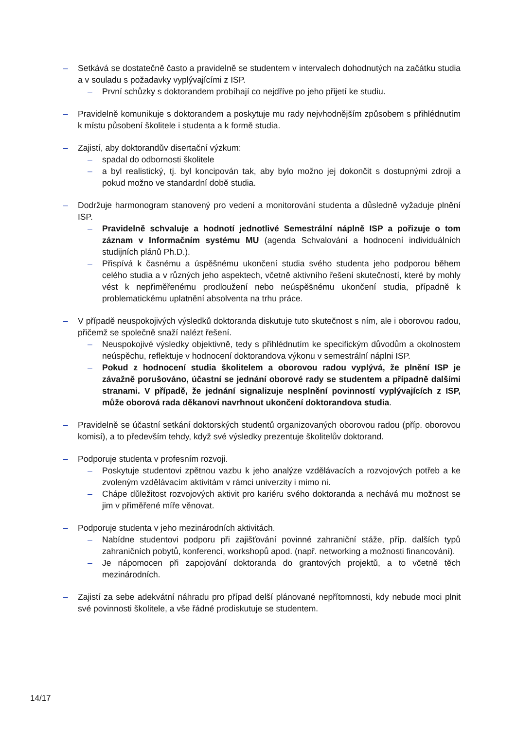– Setkává se dostatečně často a pravidelně se studentem v intervalech dohodnutých na začátku studia a v souladu s požadavky vyplývajícími z ISP.
– První schůzky s doktorandem probíhají co nejdříve po jeho přijetí ke studiu.
– Pravidelně komunikuje s doktorandem a poskytuje mu rady nejvhodnějším způsobem s přihlédnutím k místu působení školitele i studenta a k formě studia.
– Zajistí, aby doktorandův disertační výzkum:
– spadal do odbornosti školitele
– a byl realistický, tj. byl koncipován tak, aby bylo možno jej dokončit s dostupnými zdroji a pokud možno ve standardní době studia.
– Dodržuje harmonogram stanovený pro vedení a monitorování studenta a důsledně vyžaduje plnění ISP.
– Pravidelně schvaluje a hodnotí jednotlivé Semestrální náplně ISP a pořizuje o tom záznam v Informačním systému MU (agenda Schvalování a hodnocení individuálních studijních plánů Ph.D.).
– Přispívá k časnému a úspěšnému ukončení studia svého studenta jeho podporou během celého studia a v různých jeho aspektech, včetně aktivního řešení skutečností, které by mohly vést k nepřiměřenému prodloužení nebo neúspěšnému ukončení studia, případně k problematickému uplatnění absolventa na trhu práce.
– V případě neuspokojivých výsledků doktoranda diskutuje tuto skutečnost s ním, ale i oborovou radou, přičemž se společně snaží nalézt řešení.
– Neuspokojivé výsledky objektivně, tedy s přihlédnutím ke specifickým důvodům a okolnostem neúspěchu, reflektuje v hodnocení doktorandova výkonu v semestrální náplni ISP.
– Pokud z hodnocení studia školitelem a oborovou radou vyplývá, že plnění ISP je závažně porušováno, účastní se jednání oborové rady se studentem a případně dalšími stranami. V případě, že jednání signalizuje nesplnění povinností vyplývajících z ISP, může oborová rada děkanovi navrhnout ukončení doktorandova studia.
– Pravidelně se účastní setkání doktorských studentů organizovaných oborovou radou (příp. oborovou komisí), a to především tehdy, když své výsledky prezentuje školitelův doktorand.
– Podporuje studenta v profesním rozvoji.
– Poskytuje studentovi zpětnou vazbu k jeho analýze vzdělávacích a rozvojových potřeb a ke zvoleným vzdělávacím aktivitám v rámci univerzity i mimo ni.
– Chápe důležitost rozvojových aktivit pro kariéru svého doktoranda a nechává mu možnost se jim v přiměřené míře věnovat.
– Podporuje studenta v jeho mezinárodních aktivitách.
– Nabídne studentovi podporu při zajišťování povinné zahraniční stáže, příp. dalších typů zahraničních pobytů, konferencí, workshopů apod. (např. networking a možnosti financování).
– Je nápomocen při zapojování doktoranda do grantových projektů, a to včetně těch mezinárodních.
– Zajistí za sebe adekvátní náhradu pro případ delší plánované nepřítomnosti, kdy nebude moci plnit své povinnosti školitele, a vše řádné prodiskutuje se studentem.
14/17